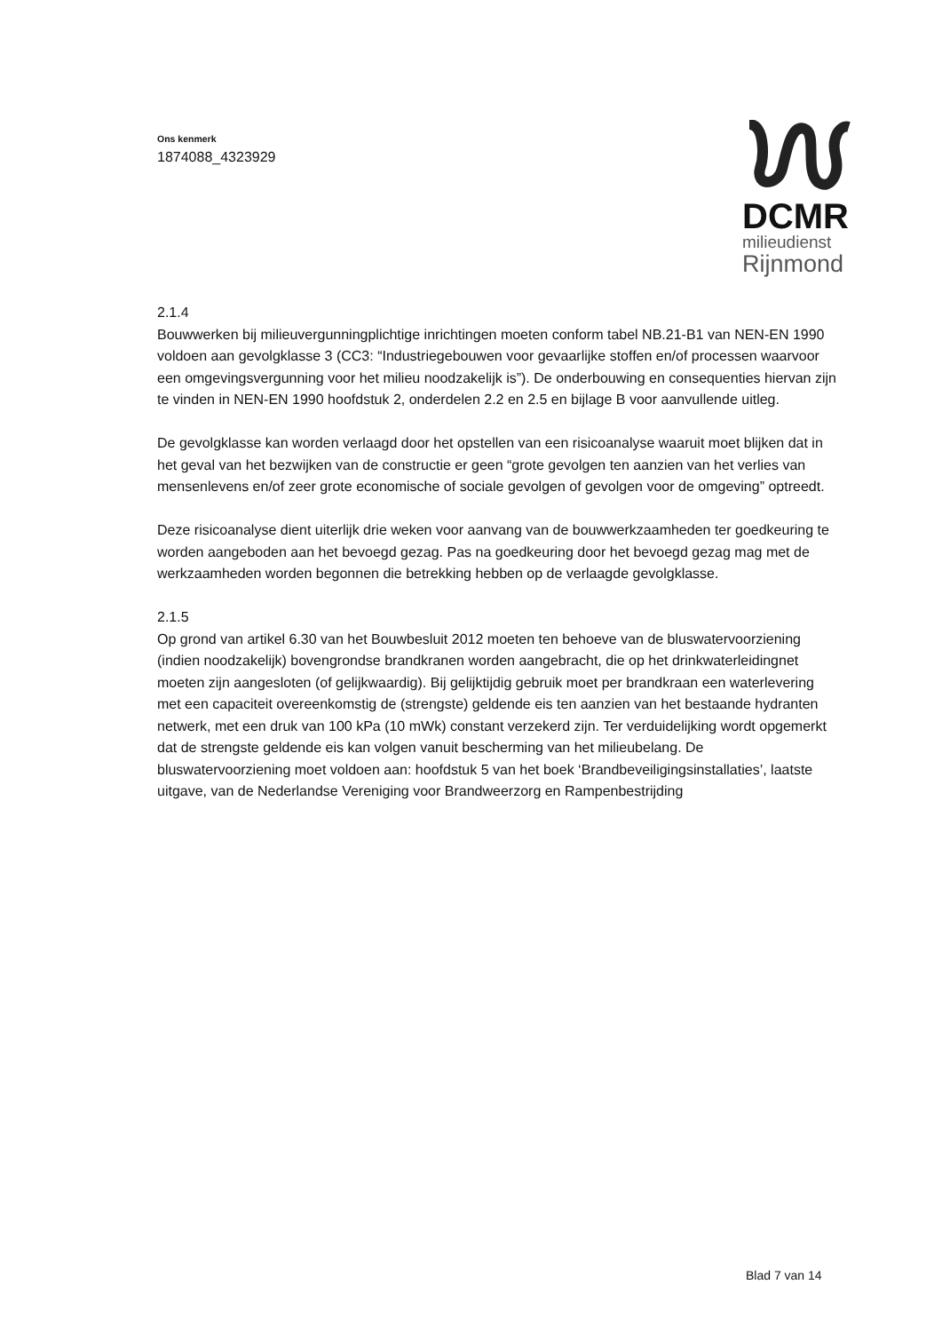Ons kenmerk
1874088_4323929
DCMR
milieudienst
Rijnmond
2.1.4
Bouwwerken bij milieuvergunningplichtige inrichtingen moeten conform tabel NB.21-B1 van NEN-EN 1990 voldoen aan gevolgklasse 3 (CC3: “Industriegebouwen voor gevaarlijke stoffen en/of processen waarvoor een omgevingsvergunning voor het milieu noodzakelijk is”). De onderbouwing en consequenties hiervan zijn te vinden in NEN-EN 1990 hoofdstuk 2, onderdelen 2.2 en 2.5 en bijlage B voor aanvullende uitleg.
De gevolgklasse kan worden verlaagd door het opstellen van een risicoanalyse waaruit moet blijken dat in het geval van het bezwijken van de constructie er geen “grote gevolgen ten aanzien van het verlies van mensenlevens en/of zeer grote economische of sociale gevolgen of gevolgen voor de omgeving” optreedt.
Deze risicoanalyse dient uiterlijk drie weken voor aanvang van de bouwwerkzaamheden ter goedkeuring te worden aangeboden aan het bevoegd gezag. Pas na goedkeuring door het bevoegd gezag mag met de werkzaamheden worden begonnen die betrekking hebben op de verlaagde gevolgklasse.
2.1.5
Op grond van artikel 6.30 van het Bouwbesluit 2012 moeten ten behoeve van de bluswatervoorziening (indien noodzakelijk) bovengrondse brandkranen worden aangebracht, die op het drinkwaterleidingnet moeten zijn aangesloten (of gelijkwaardig). Bij gelijktijdig gebruik moet per brandkraan een waterlevering met een capaciteit overeenkomstig de (strengste) geldende eis ten aanzien van het bestaande hydranten netwerk, met een druk van 100 kPa (10 mWk) constant verzekerd zijn. Ter verduidelijking wordt opgemerkt dat de strengste geldende eis kan volgen vanuit bescherming van het milieubelang. De bluswatervoorziening moet voldoen aan: hoofdstuk 5 van het boek ‘Brandbeveiligingsinstallaties’, laatste uitgave, van de Nederlandse Vereniging voor Brandweerzorg en Rampenbestrijding
Blad 7 van 14